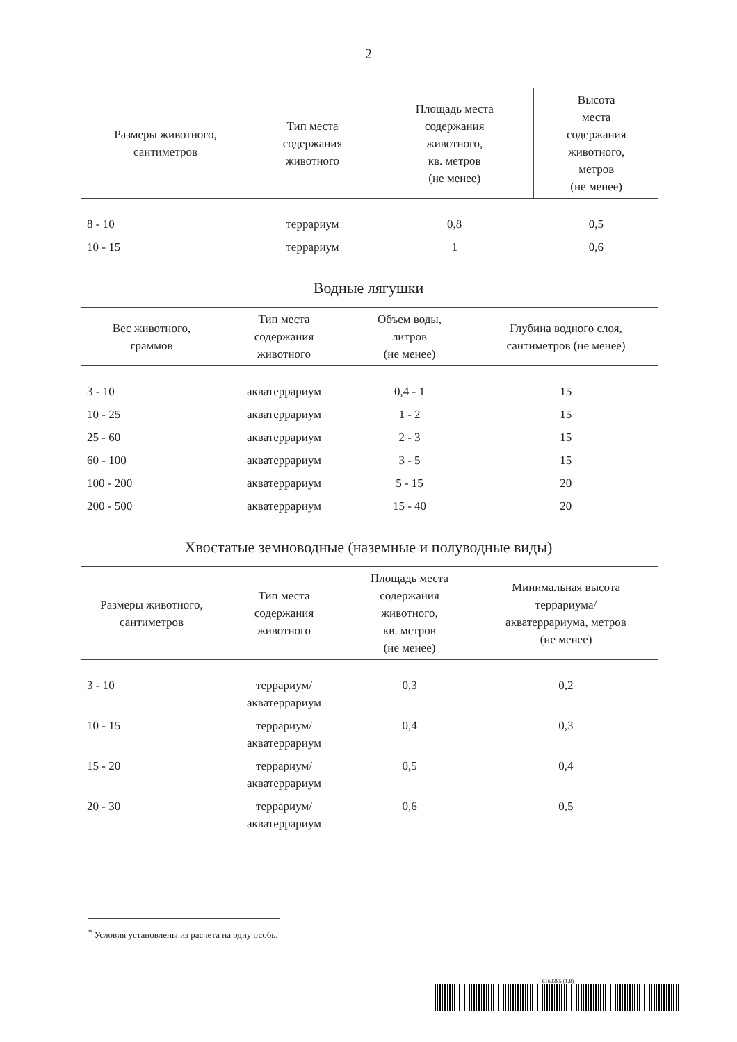2
| Размеры животного, сантиметров | Тип места содержания животного | Площадь места содержания животного, кв. метров (не менее) | Высота места содержания животного, метров (не менее) |
| --- | --- | --- | --- |
| 8 - 10 | террариум | 0,8 | 0,5 |
| 10 - 15 | террариум | 1 | 0,6 |
Водные лягушки
| Вес животного, граммов | Тип места содержания животного | Объем воды, литров (не менее) | Глубина водного слоя, сантиметров (не менее) |
| --- | --- | --- | --- |
| 3 - 10 | акватеррариум | 0,4 - 1 | 15 |
| 10 - 25 | акватеррариум | 1 - 2 | 15 |
| 25 - 60 | акватеррариум | 2 - 3 | 15 |
| 60 - 100 | акватеррариум | 3 - 5 | 15 |
| 100 - 200 | акватеррариум | 5 - 15 | 20 |
| 200 - 500 | акватеррариум | 15 - 40 | 20 |
Хвостатые земноводные (наземные и полуводные виды)
| Размеры животного, сантиметров | Тип места содержания животного | Площадь места содержания животного, кв. метров (не менее) | Минимальная высота террариума/ акватеррариума, метров (не менее) |
| --- | --- | --- | --- |
| 3 - 10 | террариум/ акватеррариум | 0,3 | 0,2 |
| 10 - 15 | террариум/ акватеррариум | 0,4 | 0,3 |
| 15 - 20 | террариум/ акватеррариум | 0,5 | 0,4 |
| 20 - 30 | террариум/ акватеррариум | 0,6 | 0,5 |
<sup>*</sup> Условия установлены из расчета на одну особь.
6162385 (1.8)